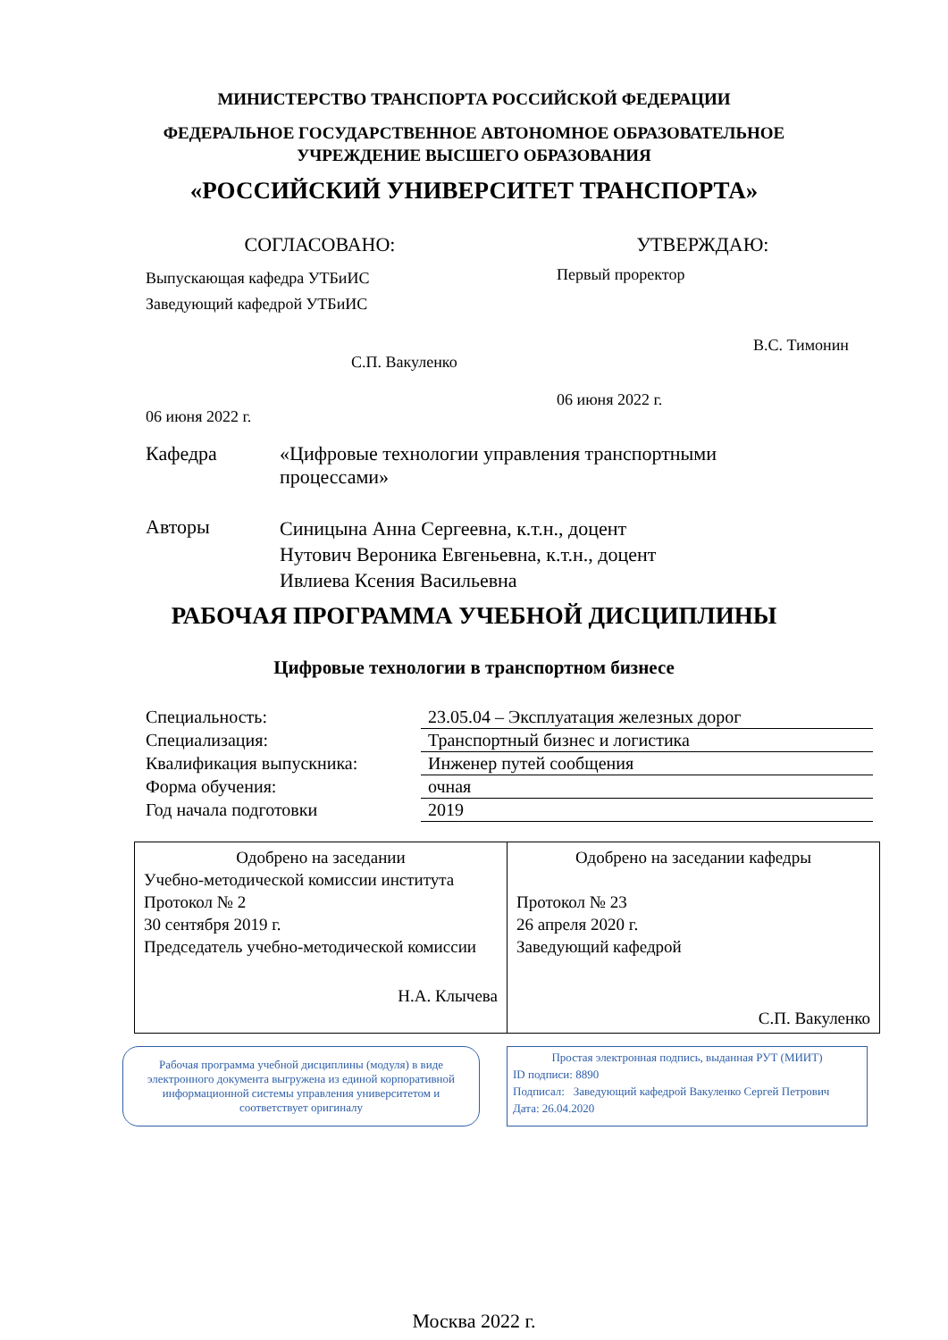МИНИСТЕРСТВО ТРАНСПОРТА РОССИЙСКОЙ ФЕДЕРАЦИИ
ФЕДЕРАЛЬНОЕ ГОСУДАРСТВЕННОЕ АВТОНОМНОЕ ОБРАЗОВАТЕЛЬНОЕ
УЧРЕЖДЕНИЕ ВЫСШЕГО ОБРАЗОВАНИЯ
«РОССИЙСКИЙ УНИВЕРСИТЕТ ТРАНСПОРТА»
СОГЛАСОВАНО:
Выпускающая кафедра УТБиИС
Заведующий кафедрой УТБиИС
С.П. Вакуленко
06 июня 2022 г.
УТВЕРЖДАЮ:
Первый проректор
В.С. Тимонин
06 июня 2022 г.
Кафедра «Цифровые технологии управления транспортными процессами»
Авторы
Синицына Анна Сергеевна, к.т.н., доцент
Нутович Вероника Евгеньевна, к.т.н., доцент
Ивлиева Ксения Васильевна
РАБОЧАЯ ПРОГРАММА УЧЕБНОЙ ДИСЦИПЛИНЫ
Цифровые технологии в транспортном бизнесе
| Специальность: | 23.05.04 – Эксплуатация железных дорог |
| Специализация: | Транспортный бизнес и логистика |
| Квалификация выпускника: | Инженер путей сообщения |
| Форма обучения: | очная |
| Год начала подготовки | 2019 |
| Одобрено на заседании Учебно-методической комиссии института Протокол № 2 30 сентября 2019 г. Председатель учебно-методической комиссии Н.А. Клычева | Одобрено на заседании кафедры Протокол № 23 26 апреля 2020 г. Заведующий кафедрой С.П. Вакуленко |
Рабочая программа учебной дисциплины (модуля) в виде электронного документа выгружена из единой корпоративной информационной системы управления университетом и соответствует оригиналу
Простая электронная подпись, выданная РУТ (МИИТ)
ID подписи: 8890
Подписал: Заведующий кафедрой Вакуленко Сергей Петрович
Дата: 26.04.2020
Москва 2022 г.